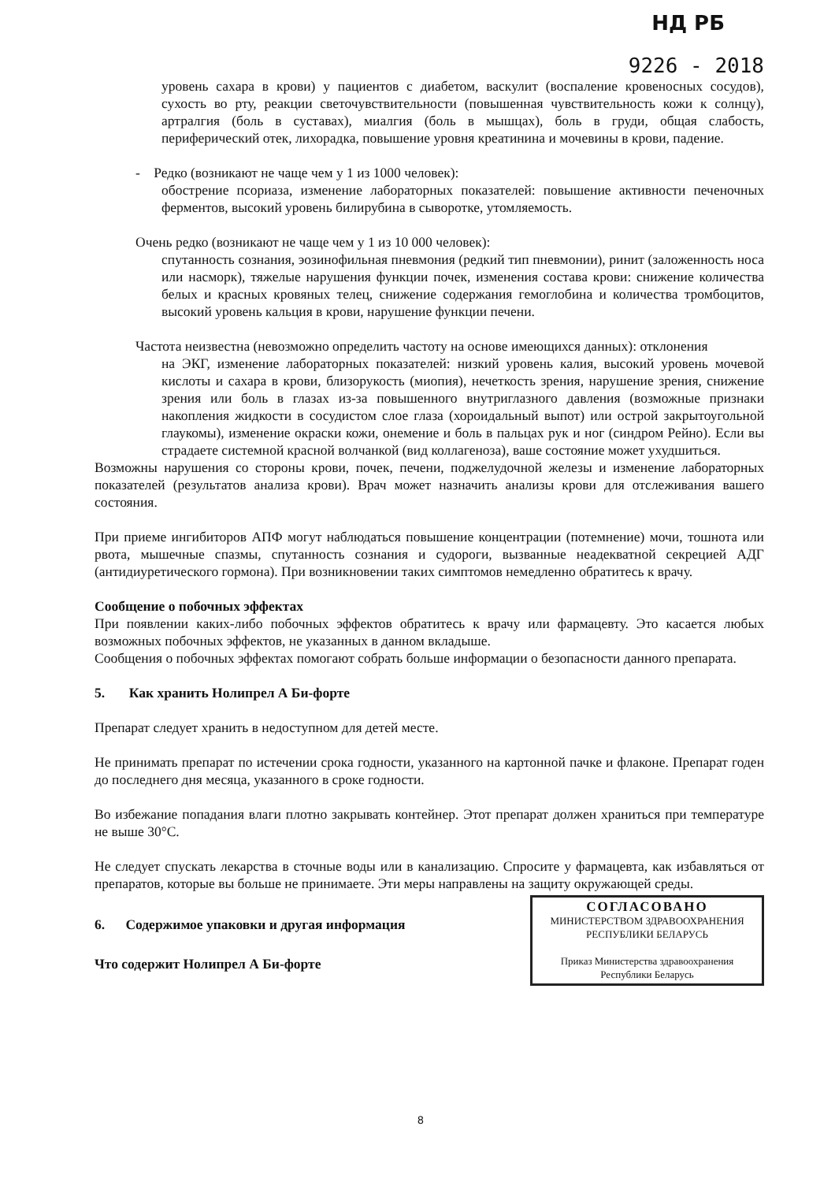НД РБ
9226 - 2018
уровень сахара в крови) у пациентов с диабетом, васкулит (воспаление кровеносных сосудов), сухость во рту, реакции светочувствительности (повышенная чувствительность кожи к солнцу), артралгия (боль в суставах), миалгия (боль в мышцах), боль в груди, общая слабость, периферический отек, лихорадка, повышение уровня креатинина и мочевины в крови, падение.
- Редко (возникают не чаще чем у 1 из 1000 человек):
обострение псориаза, изменение лабораторных показателей: повышение активности печеночных ферментов, высокий уровень билирубина в сыворотке, утомляемость.
Очень редко (возникают не чаще чем у 1 из 10 000 человек):
спутанность сознания, эозинофильная пневмония (редкий тип пневмонии), ринит (заложенность носа или насморк), тяжелые нарушения функции почек, изменения состава крови: снижение количества белых и красных кровяных телец, снижение содержания гемоглобина и количества тромбоцитов, высокий уровень кальция в крови, нарушение функции печени.
Частота неизвестна (невозможно определить частоту на основе имеющихся данных): отклонения
на ЭКГ, изменение лабораторных показателей: низкий уровень калия, высокий уровень мочевой кислоты и сахара в крови, близорукость (миопия), нечеткость зрения, нарушение зрения, снижение зрения или боль в глазах из-за повышенного внутриглазного давления (возможные признаки накопления жидкости в сосудистом слое глаза (хороидальный выпот) или острой закрытоугольной глаукомы), изменение окраски кожи, онемение и боль в пальцах рук и ног (синдром Рейно). Если вы страдаете системной красной волчанкой (вид коллагеноза), ваше состояние может ухудшиться.
Возможны нарушения со стороны крови, почек, печени, поджелудочной железы и изменение лабораторных показателей (результатов анализа крови). Врач может назначить анализы крови для отслеживания вашего состояния.
При приеме ингибиторов АПФ могут наблюдаться повышение концентрации (потемнение) мочи, тошнота или рвота, мышечные спазмы, спутанность сознания и судороги, вызванные неадекватной секрецией АДГ (антидиуретического гормона). При возникновении таких симптомов немедленно обратитесь к врачу.
Сообщение о побочных эффектах
При появлении каких-либо побочных эффектов обратитесь к врачу или фармацевту. Это касается любых возможных побочных эффектов, не указанных в данном вкладыше.
Сообщения о побочных эффектах помогают собрать больше информации о безопасности данного препарата.
5. Как хранить Нолипрел А Би-форте
Препарат следует хранить в недоступном для детей месте.
Не принимать препарат по истечении срока годности, указанного на картонной пачке и флаконе. Препарат годен до последнего дня месяца, указанного в сроке годности.
Во избежание попадания влаги плотно закрывать контейнер. Этот препарат должен храниться при температуре не выше 30°С.
Не следует спускать лекарства в сточные воды или в канализацию. Спросите у фармацевта, как избавляться от препаратов, которые вы больше не принимаете. Эти меры направлены на защиту окружающей среды.
СОГЛАСОВАНО
МИНИСТЕРСТВОМ ЗДРАВООХРАНЕНИЯ
РЕСПУБЛИКИ БЕЛАРУСЬ
Приказ Министерства здравоохранения
Республики Беларусь
6. Содержимое упаковки и другая информация
Что содержит Нолипрел А Би-форте
8